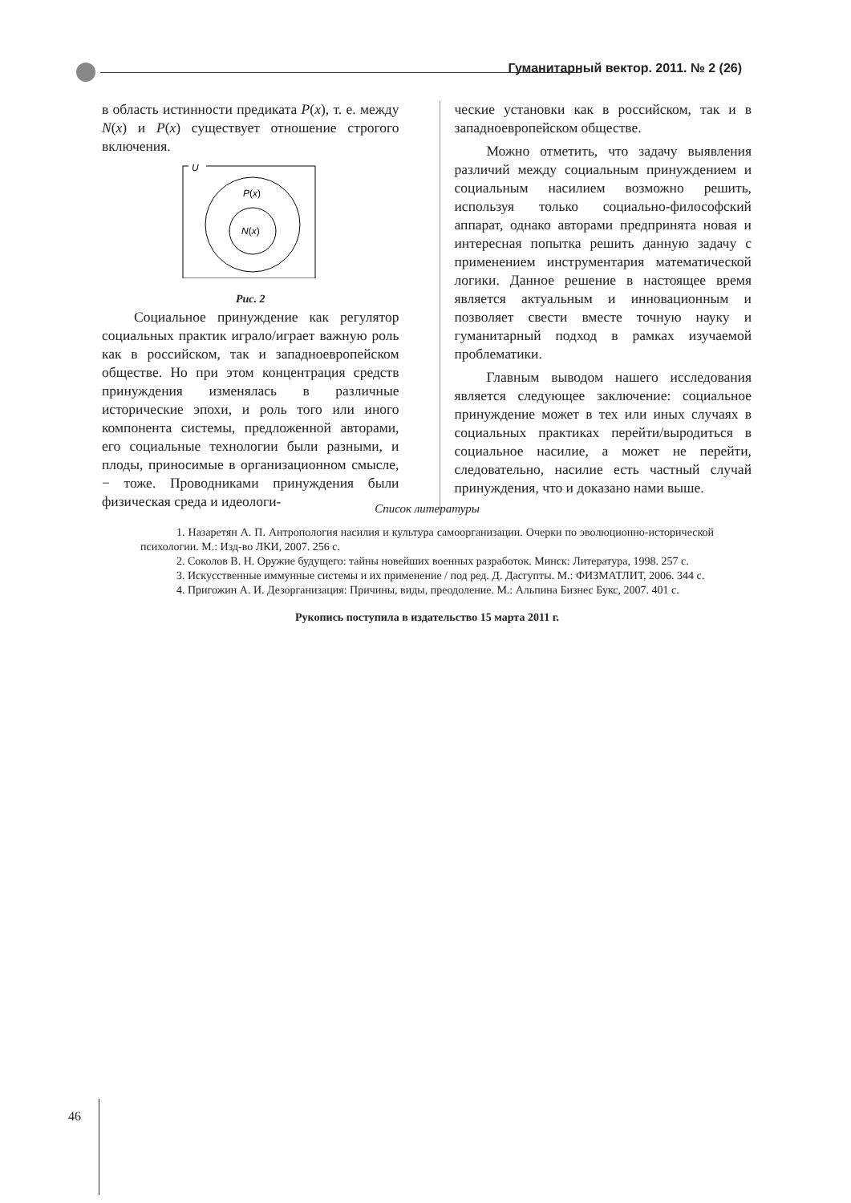Гуманитарный вектор. 2011. № 2 (26)
в область истинности предиката P(x), т. е. между N(x) и P(x) существует отношение строгого включения.
U
P(x)
N(x)
Рис. 2
Социальное принуждение как регулятор социальных практик играло/играет важную роль как в российском, так и западноевропейском обществе. Но при этом концентрация средств принуждения изменялась в различные исторические эпохи, и роль того или иного компонента системы, предложенной авторами, его социальные технологии были разными, и плоды, приносимые в организационном смысле, − тоже. Проводниками принуждения были физическая среда и идеологи-
ческие установки как в российском, так и в западноевропейском обществе.
Можно отметить, что задачу выявления различий между социальным принуждением и социальным насилием возможно решить, используя только социально-философский аппарат, однако авторами предпринята новая и интересная попытка решить данную задачу с применением инструментария математической логики. Данное решение в настоящее время является актуальным и инновационным и позволяет свести вместе точную науку и гуманитарный подход в рамках изучаемой проблематики.
Главным выводом нашего исследования является следующее заключение: социальное принуждение может в тех или иных случаях в социальных практиках перейти/выродиться в социальное насилие, а может не перейти, следовательно, насилие есть частный случай принуждения, что и доказано нами выше.
Список литературы
1. Назаретян А. П. Антропология насилия и культура самоорганизации. Очерки по эволюционно-исторической психологии. М.: Изд-во ЛКИ, 2007. 256 с.
2. Соколов В. Н. Оружие будущего: тайны новейших военных разработок. Минск: Литература, 1998. 257 с.
3. Искусственные иммунные системы и их применение / под ред. Д. Дасгупты. М.: ФИЗМАТЛИТ, 2006. 344 с.
4. Пригожин А. И. Дезорганизация: Причины, виды, преодоление. М.: Альпина Бизнес Букс, 2007. 401 с.
Рукопись поступила в издательство 15 марта 2011 г.
46